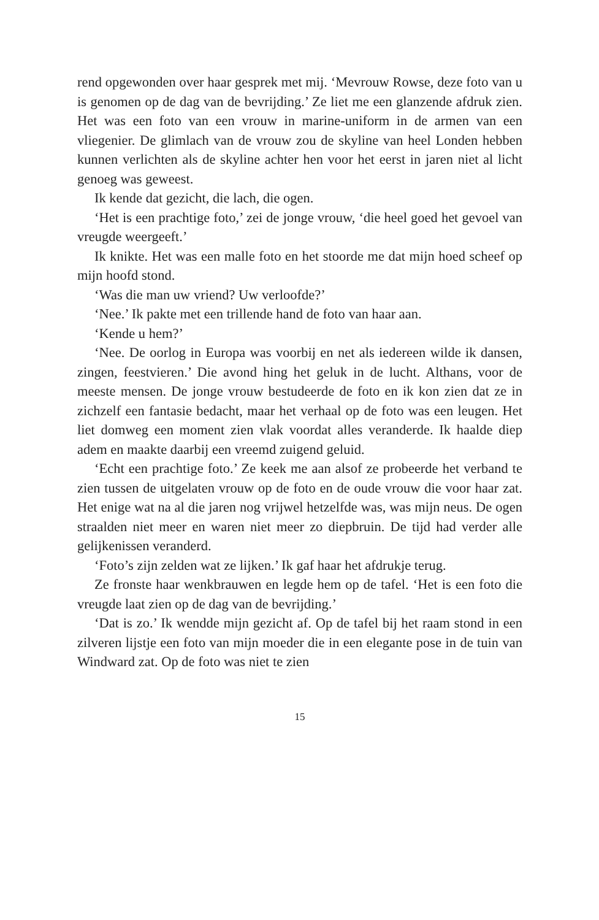rend opgewonden over haar gesprek met mij. ‘Mevrouw Rowse, deze foto van u is genomen op de dag van de bevrijding.’ Ze liet me een glanzende afdruk zien. Het was een foto van een vrouw in marine-uniform in de armen van een vliegenier. De glimlach van de vrouw zou de skyline van heel Londen hebben kunnen verlichten als de skyline achter hen voor het eerst in jaren niet al licht genoeg was geweest.
Ik kende dat gezicht, die lach, die ogen.
‘Het is een prachtige foto,’ zei de jonge vrouw, ‘die heel goed het gevoel van vreugde weergeeft.’
Ik knikte. Het was een malle foto en het stoorde me dat mijn hoed scheef op mijn hoofd stond.
‘Was die man uw vriend? Uw verloofde?’
‘Nee.’ Ik pakte met een trillende hand de foto van haar aan.
‘Kende u hem?’
‘Nee. De oorlog in Europa was voorbij en net als iedereen wilde ik dansen, zingen, feestvieren.’ Die avond hing het geluk in de lucht. Althans, voor de meeste mensen. De jonge vrouw bestudeerde de foto en ik kon zien dat ze in zichzelf een fantasie bedacht, maar het verhaal op de foto was een leugen. Het liet domweg een moment zien vlak voordat alles veranderde. Ik haalde diep adem en maakte daarbij een vreemd zuigend geluid.
‘Echt een prachtige foto.’ Ze keek me aan alsof ze probeerde het verband te zien tussen de uitgelaten vrouw op de foto en de oude vrouw die voor haar zat. Het enige wat na al die jaren nog vrijwel hetzelfde was, was mijn neus. De ogen straalden niet meer en waren niet meer zo diepbruin. De tijd had verder alle gelijkenissen veranderd.
‘Foto’s zijn zelden wat ze lijken.’ Ik gaf haar het afdrukje terug.
Ze fronste haar wenkbrauwen en legde hem op de tafel. ‘Het is een foto die vreugde laat zien op de dag van de bevrijding.’
‘Dat is zo.’ Ik wendde mijn gezicht af. Op de tafel bij het raam stond in een zilveren lijstje een foto van mijn moeder die in een elegante pose in de tuin van Windward zat. Op de foto was niet te zien
15